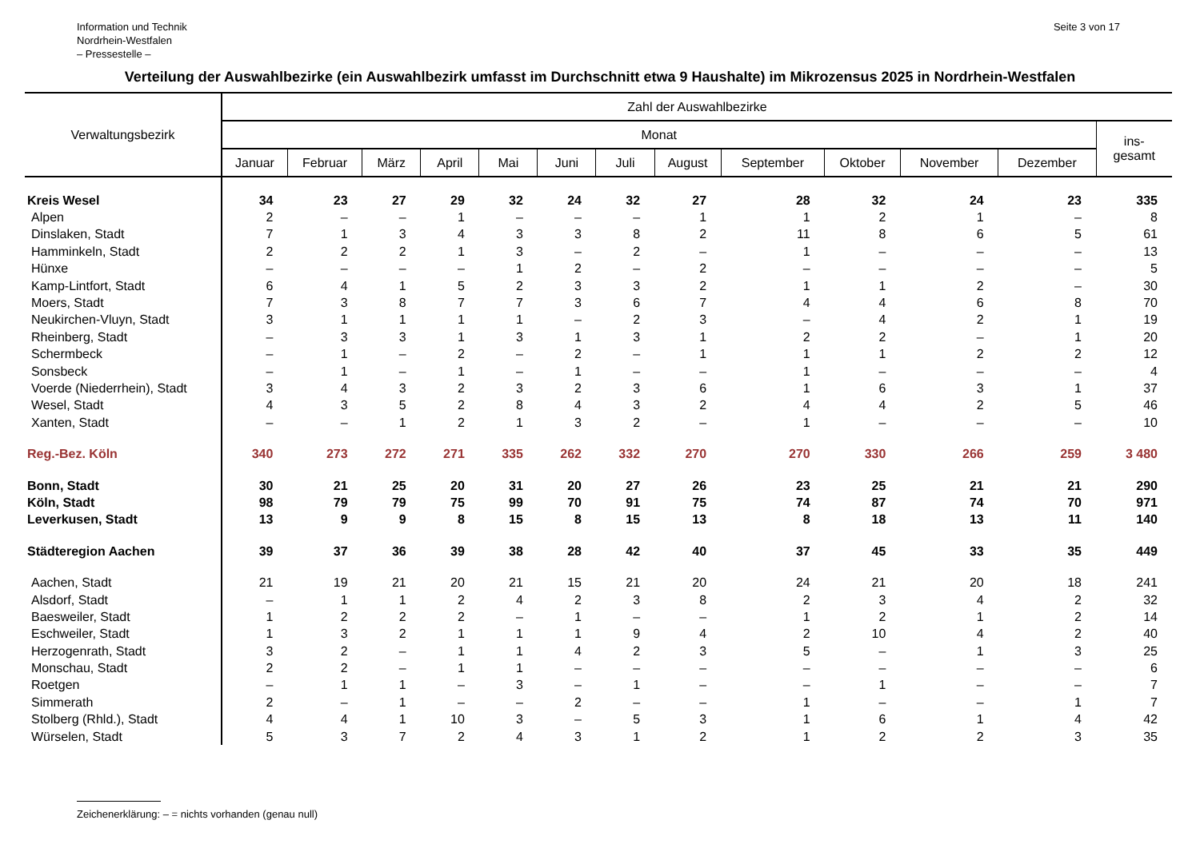Information und Technik
Nordrhein-Westfalen
– Pressestelle –
Seite 3 von 17
Verteilung der Auswahlbezirke (ein Auswahlbezirk umfasst im Durchschnitt etwa 9 Haushalte) im Mikrozensus 2025 in Nordrhein-Westfalen
| Verwaltungsbezirk | Zahl der Auswahlbezirke | | | | | | | | | | | | |
| --- | --- | --- | --- | --- | --- | --- | --- | --- | --- | --- | --- | --- | --- |
| | Monat | | | | | | | | | | | | ins- gesamt |
| | Januar | Februar | März | April | Mai | Juni | Juli | August | September | Oktober | November | Dezember | |
| Kreis Wesel | 34 | 23 | 27 | 29 | 32 | 24 | 32 | 27 | 28 | 32 | 24 | 23 | 335 |
| Alpen | 2 | – | – | 1 | – | – | – | 1 | 1 | 2 | 1 | – | 8 |
| Dinslaken, Stadt | 7 | 1 | 3 | 4 | 3 | 3 | 8 | 2 | 11 | 8 | 6 | 5 | 61 |
| Hamminkeln, Stadt | 2 | 2 | 2 | 1 | 3 | – | 2 | – | 1 | – | – | – | 13 |
| Hünxe | – | – | – | – | 1 | 2 | – | 2 | – | – | – | – | 5 |
| Kamp-Lintfort, Stadt | 6 | 4 | 1 | 5 | 2 | 3 | 3 | 2 | 1 | 1 | 2 | – | 30 |
| Moers, Stadt | 7 | 3 | 8 | 7 | 7 | 3 | 6 | 7 | 4 | 4 | 6 | 8 | 70 |
| Neukirchen-Vluyn, Stadt | 3 | 1 | 1 | 1 | 1 | – | 2 | 3 | – | 4 | 2 | 1 | 19 |
| Rheinberg, Stadt | – | 3 | 3 | 1 | 3 | 1 | 3 | 1 | 2 | 2 | – | 1 | 20 |
| Schermbeck | – | 1 | – | 2 | – | 2 | – | 1 | 1 | 1 | 2 | 2 | 12 |
| Sonsbeck | – | 1 | – | 1 | – | 1 | – | – | 1 | – | – | – | 4 |
| Voerde (Niederrhein), Stadt | 3 | 4 | 3 | 2 | 3 | 2 | 3 | 6 | 1 | 6 | 3 | 1 | 37 |
| Wesel, Stadt | 4 | 3 | 5 | 2 | 8 | 4 | 3 | 2 | 4 | 4 | 2 | 5 | 46 |
| Xanten, Stadt | – | – | 1 | 2 | 1 | 3 | 2 | – | 1 | – | – | – | 10 |
| Reg.-Bez. Köln | 340 | 273 | 272 | 271 | 335 | 262 | 332 | 270 | 270 | 330 | 266 | 259 | 3 480 |
| Bonn, Stadt | 30 | 21 | 25 | 20 | 31 | 20 | 27 | 26 | 23 | 25 | 21 | 21 | 290 |
| Köln, Stadt | 98 | 79 | 79 | 75 | 99 | 70 | 91 | 75 | 74 | 87 | 74 | 70 | 971 |
| Leverkusen, Stadt | 13 | 9 | 9 | 8 | 15 | 8 | 15 | 13 | 8 | 18 | 13 | 11 | 140 |
| Städteregion Aachen | 39 | 37 | 36 | 39 | 38 | 28 | 42 | 40 | 37 | 45 | 33 | 35 | 449 |
| Aachen, Stadt | 21 | 19 | 21 | 20 | 21 | 15 | 21 | 20 | 24 | 21 | 20 | 18 | 241 |
| Alsdorf, Stadt | – | 1 | 1 | 2 | 4 | 2 | 3 | 8 | 2 | 3 | 4 | 2 | 32 |
| Baesweiler, Stadt | 1 | 2 | 2 | 2 | – | 1 | – | – | 1 | 2 | 1 | 2 | 14 |
| Eschweiler, Stadt | 1 | 3 | 2 | 1 | 1 | 1 | 9 | 4 | 2 | 10 | 4 | 2 | 40 |
| Herzogenrath, Stadt | 3 | 2 | – | 1 | 1 | 4 | 2 | 3 | 5 | – | 1 | 3 | 25 |
| Monschau, Stadt | 2 | 2 | – | 1 | 1 | – | – | – | – | – | – | – | 6 |
| Roetgen | – | 1 | 1 | – | 3 | – | 1 | – | – | 1 | – | – | 7 |
| Simmerath | 2 | – | 1 | – | – | 2 | – | – | 1 | – | – | 1 | 7 |
| Stolberg (Rhld.), Stadt | 4 | 4 | 1 | 10 | 3 | – | 5 | 3 | 1 | 6 | 1 | 4 | 42 |
| Würselen, Stadt | 5 | 3 | 7 | 2 | 4 | 3 | 1 | 2 | 1 | 2 | 2 | 3 | 35 |
Zeichenerklärung: – = nichts vorhanden (genau null)